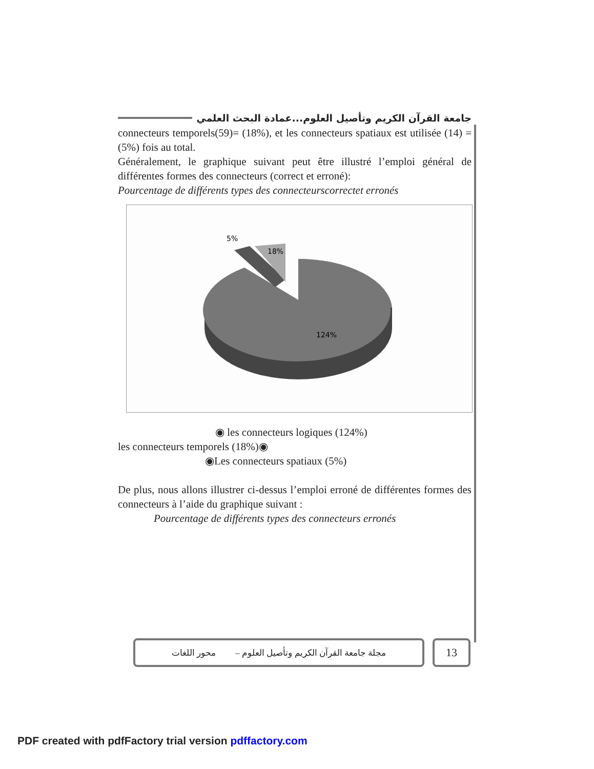جامعة القرآن الكريم وتأصيل العلوم...عمادة البحث العلمي
connecteurs temporels(59)= (18%), et les connecteurs spatiaux est utilisée (14) = (5%) fois au total.
Généralement, le graphique suivant peut être illustré l’emploi général de différentes formes des connecteurs (correct et erroné):
Pourcentage de différents types des connecteurscorrectet erronés
5%
18%
124%
◉ les connecteurs logiques (124%)
les connecteurs temporels (18%)◉
◉Les connecteurs spatiaux (5%)
De plus, nous allons illustrer ci-dessus l’emploi erroné de différentes formes des connecteurs à l’aide du graphique suivant :
Pourcentage de différents types des connecteurs erronés
مجلة جامعة القرآن الكريم وتأصيل العلوم – محور اللغات
13
PDF created with pdfFactory trial version pdffactory.com